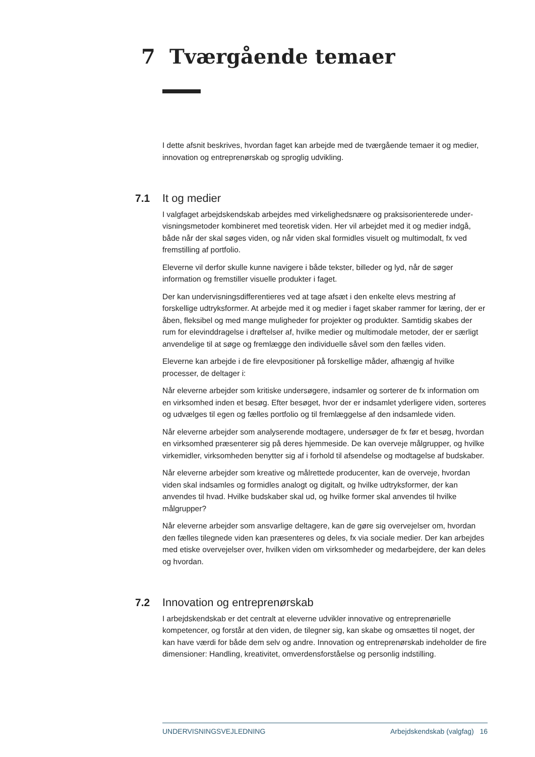7 Tværgående temaer
I dette afsnit beskrives, hvordan faget kan arbejde med de tværgående temaer it og medier, innovation og entreprenørskab og sproglig udvikling.
7.1 It og medier
I valgfaget arbejdskendskab arbejdes med virkelighedsnære og praksisorienterede under­visningsmetoder kombineret med teoretisk viden. Her vil arbejdet med it og medier indgå, både når der skal søges viden, og når viden skal formidles visuelt og multimodalt, fx ved fremstilling af portfolio.
Eleverne vil derfor skulle kunne navigere i både tekster, billeder og lyd, når de søger information og fremstiller visuelle produkter i faget.
Der kan undervisningsdifferentieres ved at tage afsæt i den enkelte elevs mestring af forskellige udtryksformer. At arbejde med it og medier i faget skaber rammer for læring, der er åben, fleksibel og med mange muligheder for projekter og produkter. Samtidig skabes der rum for elevinddragelse i drøftelser af, hvilke medier og multimodale metoder, der er særligt anvendelige til at søge og fremlægge den individuelle såvel som den fælles viden.
Eleverne kan arbejde i de fire elevpositioner på forskellige måder, afhængig af hvilke processer, de deltager i:
Når eleverne arbejder som kritiske undersøgere, indsamler og sorterer de fx information om en virksomhed inden et besøg. Efter besøget, hvor der er indsamlet yderligere viden, sorteres og udvælges til egen og fælles portfolio og til fremlæggelse af den indsamlede viden.
Når eleverne arbejder som analyserende modtagere, undersøger de fx før et besøg, hvordan en virksomhed præsenterer sig på deres hjemmeside. De kan overveje målgrupper, og hvilke virkemidler, virksomheden benytter sig af i forhold til afsendelse og modtagelse af budskaber.
Når eleverne arbejder som kreative og målrettede producenter, kan de overveje, hvordan viden skal indsamles og formidles analogt og digitalt, og hvilke udtryksformer, der kan anvendes til hvad. Hvilke budskaber skal ud, og hvilke former skal anvendes til hvilke målgrupper?
Når eleverne arbejder som ansvarlige deltagere, kan de gøre sig overvejelser om, hvordan den fælles tilegnede viden kan præsenteres og deles, fx via sociale medier. Der kan arbejdes med etiske overvejelser over, hvilken viden om virksomheder og medarbejdere, der kan deles og hvordan.
7.2 Innovation og entreprenørskab
I arbejdskendskab er det centralt at eleverne udvikler innovative og entreprenørielle kompetencer, og forstår at den viden, de tilegner sig, kan skabe og omsættes til noget, der kan have værdi for både dem selv og andre. Innovation og entreprenørskab indeholder de fire dimensioner: Handling, kreativitet, omverdensforståelse og personlig indstilling.
UNDERVISNINGSVEJLEDNING Arbejdskendskab (valgfag) 16